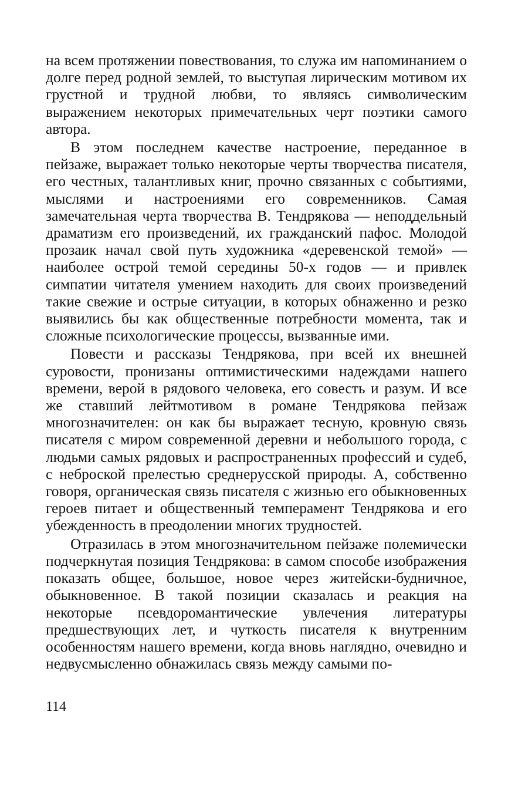на всем протяжении повествования, то служа им напоминанием о долге перед родной землей, то выступая лирическим мотивом их грустной и трудной любви, то являясь символическим выражением некоторых примечательных черт поэтики самого автора.
В этом последнем качестве настроение, переданное в пейзаже, выражает только некоторые черты творчества писателя, его честных, талантливых книг, прочно связанных с событиями, мыслями и настроениями его современников. Самая замечательная черта творчества В. Тендрякова — неподдельный драматизм его произведений, их гражданский пафос. Молодой прозаик начал свой путь художника «деревенской темой» — наиболее острой темой середины 50-х годов — и привлек симпатии читателя умением находить для своих произведений такие свежие и острые ситуации, в которых обнаженно и резко выявились бы как общественные потребности момента, так и сложные психологические процессы, вызванные ими.
Повести и рассказы Тендрякова, при всей их внешней суровости, пронизаны оптимистическими надеждами нашего времени, верой в рядового человека, его совесть и разум. И все же ставший лейтмотивом в романе Тендрякова пейзаж многозначителен: он как бы выражает тесную, кровную связь писателя с миром современной деревни и небольшого города, с людьми самых рядовых и распространенных профессий и судеб, с неброской прелестью среднерусской природы. А, собственно говоря, органическая связь писателя с жизнью его обыкновенных героев питает и общественный темперамент Тендрякова и его убежденность в преодолении многих трудностей.
Отразилась в этом многозначительном пейзаже полемически подчеркнутая позиция Тендрякова: в самом способе изображения показать общее, большое, новое через житейски-будничное, обыкновенное. В такой позиции сказалась и реакция на некоторые псевдоромантические увлечения литературы предшествующих лет, и чуткость писателя к внутренним особенностям нашего времени, когда вновь наглядно, очевидно и недвусмысленно обнажилась связь между самыми по-
114